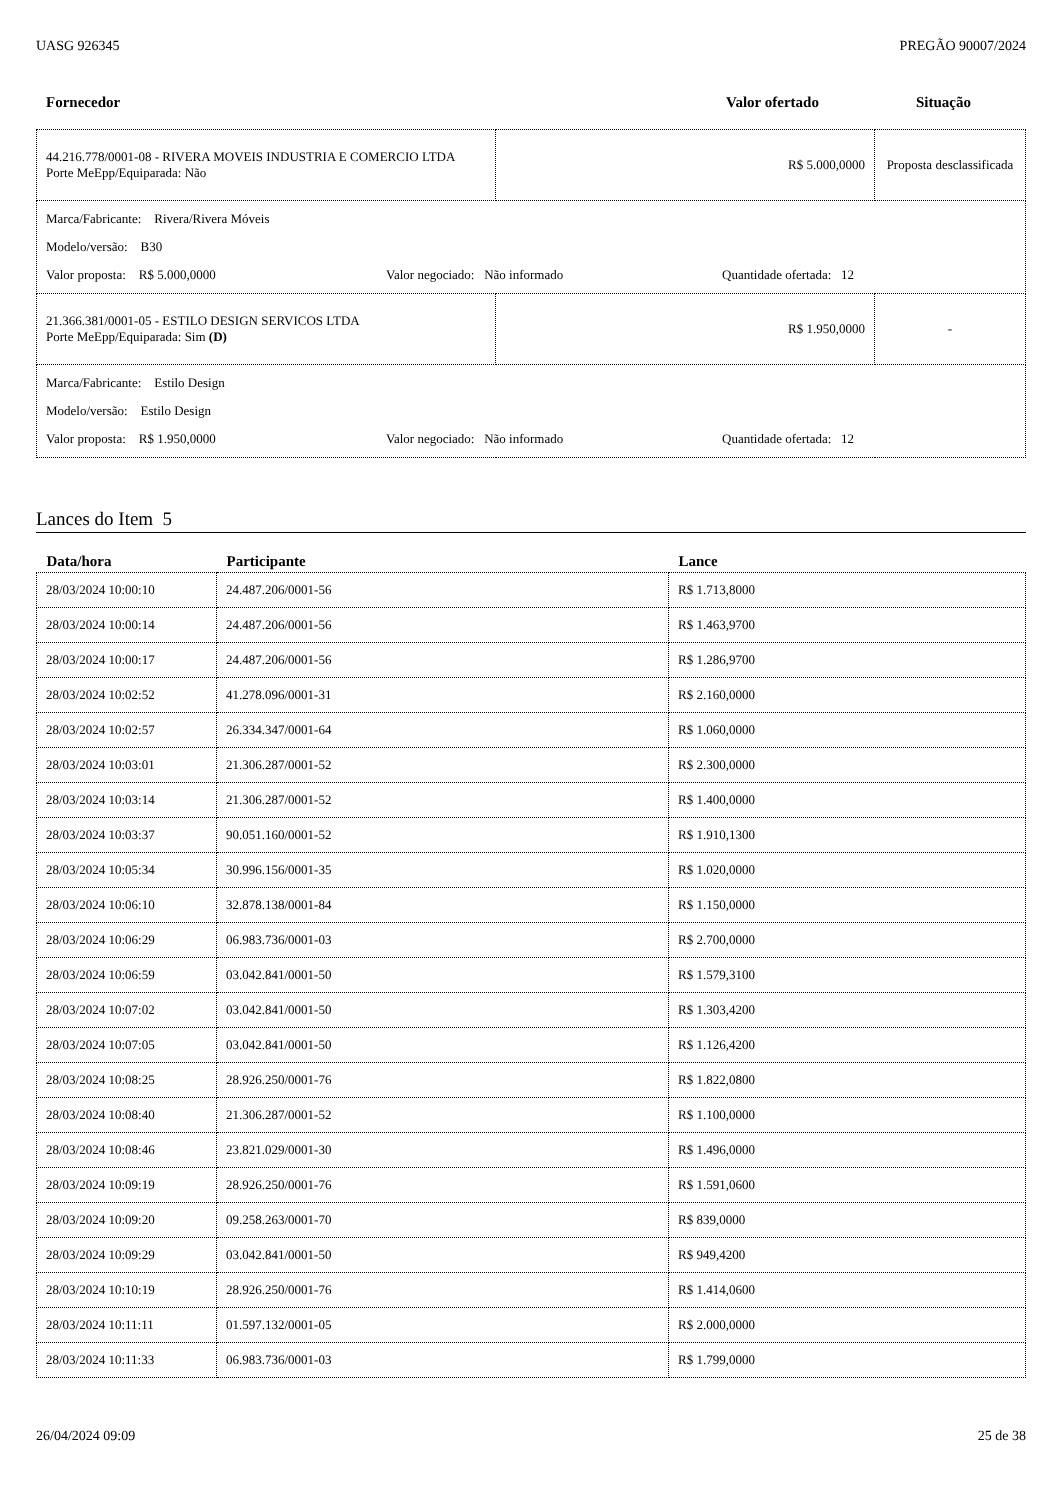UASG 926345 PREGÃO 90007/2024
Fornecedor Valor ofertado Situação
| 44.216.778/0001-08 - RIVERA MOVEIS INDUSTRIA E COMERCIO LTDA Porte MeEpp/Equiparada: Não | R$ 5.000,0000 | Proposta desclassificada |
| Marca/Fabricante: Rivera/Rivera Móveis Modelo/versão: B30 Valor proposta: R$ 5.000,0000 Valor negociado: Não informado Quantidade ofertada: 12 | | |
| 21.366.381/0001-05 - ESTILO DESIGN SERVICOS LTDA Porte MeEpp/Equiparada: Sim (D) | R$ 1.950,0000 | - |
| Marca/Fabricante: Estilo Design Modelo/versão: Estilo Design Valor proposta: R$ 1.950,0000 Valor negociado: Não informado Quantidade ofertada: 12 | | |
Lances do Item 5
| Data/hora | Participante | Lance |
| --- | --- | --- |
| 28/03/2024 10:00:10 | 24.487.206/0001-56 | R$ 1.713,8000 |
| 28/03/2024 10:00:14 | 24.487.206/0001-56 | R$ 1.463,9700 |
| 28/03/2024 10:00:17 | 24.487.206/0001-56 | R$ 1.286,9700 |
| 28/03/2024 10:02:52 | 41.278.096/0001-31 | R$ 2.160,0000 |
| 28/03/2024 10:02:57 | 26.334.347/0001-64 | R$ 1.060,0000 |
| 28/03/2024 10:03:01 | 21.306.287/0001-52 | R$ 2.300,0000 |
| 28/03/2024 10:03:14 | 21.306.287/0001-52 | R$ 1.400,0000 |
| 28/03/2024 10:03:37 | 90.051.160/0001-52 | R$ 1.910,1300 |
| 28/03/2024 10:05:34 | 30.996.156/0001-35 | R$ 1.020,0000 |
| 28/03/2024 10:06:10 | 32.878.138/0001-84 | R$ 1.150,0000 |
| 28/03/2024 10:06:29 | 06.983.736/0001-03 | R$ 2.700,0000 |
| 28/03/2024 10:06:59 | 03.042.841/0001-50 | R$ 1.579,3100 |
| 28/03/2024 10:07:02 | 03.042.841/0001-50 | R$ 1.303,4200 |
| 28/03/2024 10:07:05 | 03.042.841/0001-50 | R$ 1.126,4200 |
| 28/03/2024 10:08:25 | 28.926.250/0001-76 | R$ 1.822,0800 |
| 28/03/2024 10:08:40 | 21.306.287/0001-52 | R$ 1.100,0000 |
| 28/03/2024 10:08:46 | 23.821.029/0001-30 | R$ 1.496,0000 |
| 28/03/2024 10:09:19 | 28.926.250/0001-76 | R$ 1.591,0600 |
| 28/03/2024 10:09:20 | 09.258.263/0001-70 | R$ 839,0000 |
| 28/03/2024 10:09:29 | 03.042.841/0001-50 | R$ 949,4200 |
| 28/03/2024 10:10:19 | 28.926.250/0001-76 | R$ 1.414,0600 |
| 28/03/2024 10:11:11 | 01.597.132/0001-05 | R$ 2.000,0000 |
| 28/03/2024 10:11:33 | 06.983.736/0001-03 | R$ 1.799,0000 |
26/04/2024 09:09 25 de 38